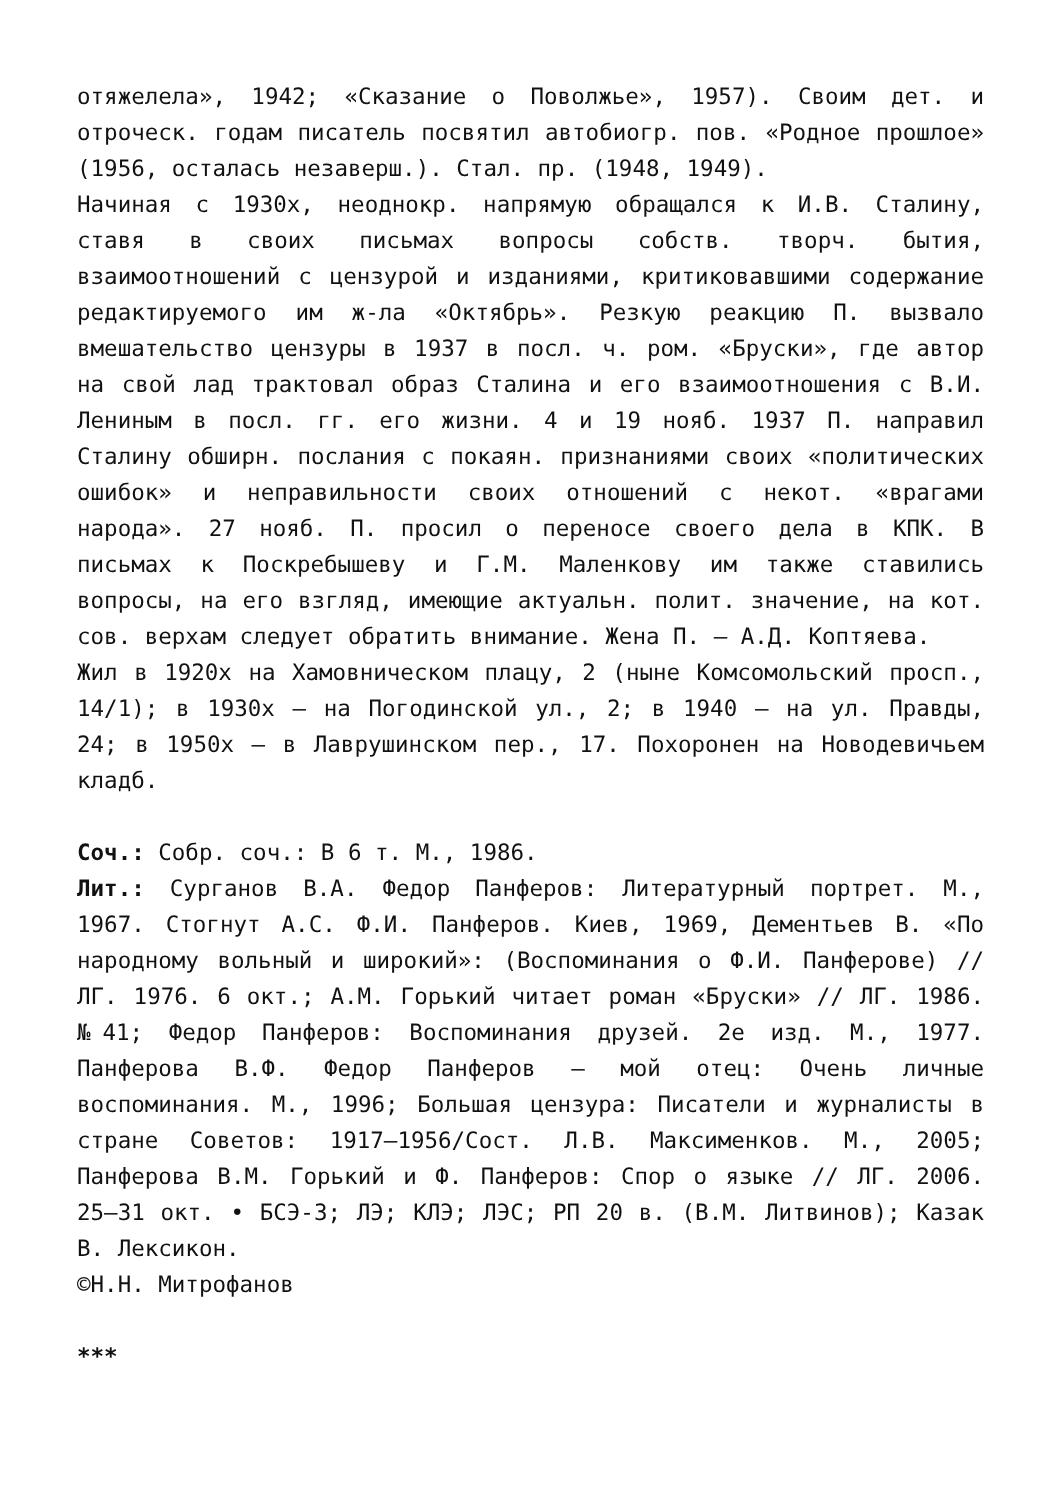отяжелела», 1942; «Сказание о Поволжье», 1957). Своим дет. и отроческ. годам писатель посвятил автобиогр. пов. «Родное прошлое» (1956, осталась незаверш.). Стал. пр. (1948, 1949).
Начиная с 1930х, неоднокр. напрямую обращался к И.В. Сталину, ставя в своих письмах вопросы собств. творч. бытия, взаимоотношений с цензурой и изданиями, критиковавшими содержание редактируемого им ж-ла «Октябрь». Резкую реакцию П. вызвало вмешательство цензуры в 1937 в посл. ч. ром. «Бруски», где автор на свой лад трактовал образ Сталина и его взаимоотношения с В.И. Лениным в посл. гг. его жизни. 4 и 19 нояб. 1937 П. направил Сталину обширн. послания с покаян. признаниями своих «политических ошибок» и неправильности своих отношений с некот. «врагами народа». 27 нояб. П. просил о переносе своего дела в КПК. В письмах к Поскребышеву и Г.М. Маленкову им также ставились вопросы, на его взгляд, имеющие актуальн. полит. значение, на кот. сов. верхам следует обратить внимание. Жена П. – А.Д. Коптяева.
Жил в 1920х на Хамовническом плацу, 2 (ныне Комсомольский просп., 14/1); в 1930х – на Погодинской ул., 2; в 1940 – на ул. Правды, 24; в 1950х – в Лаврушинском пер., 17. Похоронен на Новодевичьем кладб.
Соч.: Собр. соч.: В 6 т. М., 1986.
Лит.: Сурганов В.А. Федор Панферов: Литературный портрет. М., 1967. Стогнут А.С. Ф.И. Панферов. Киев, 1969, Дементьев В. «По народному вольный и широкий»: (Воспоминания о Ф.И. Панферове) // ЛГ. 1976. 6 окт.; А.М. Горький читает роман «Бруски» // ЛГ. 1986. №41; Федор Панферов: Воспоминания друзей. 2е изд. М., 1977. Панферова В.Ф. Федор Панферов – мой отец: Очень личные воспоминания. М., 1996; Большая цензура: Писатели и журналисты в стране Советов: 1917–1956/Сост. Л.В. Максименков. М., 2005; Панферова В.М. Горький и Ф. Панферов: Спор о языке // ЛГ. 2006. 25–31 окт. • БСЭ-3; ЛЭ; КЛЭ; ЛЭС; РП 20 в. (В.М. Литвинов); Казак В. Лексикон.
©Н.Н. Митрофанов
***